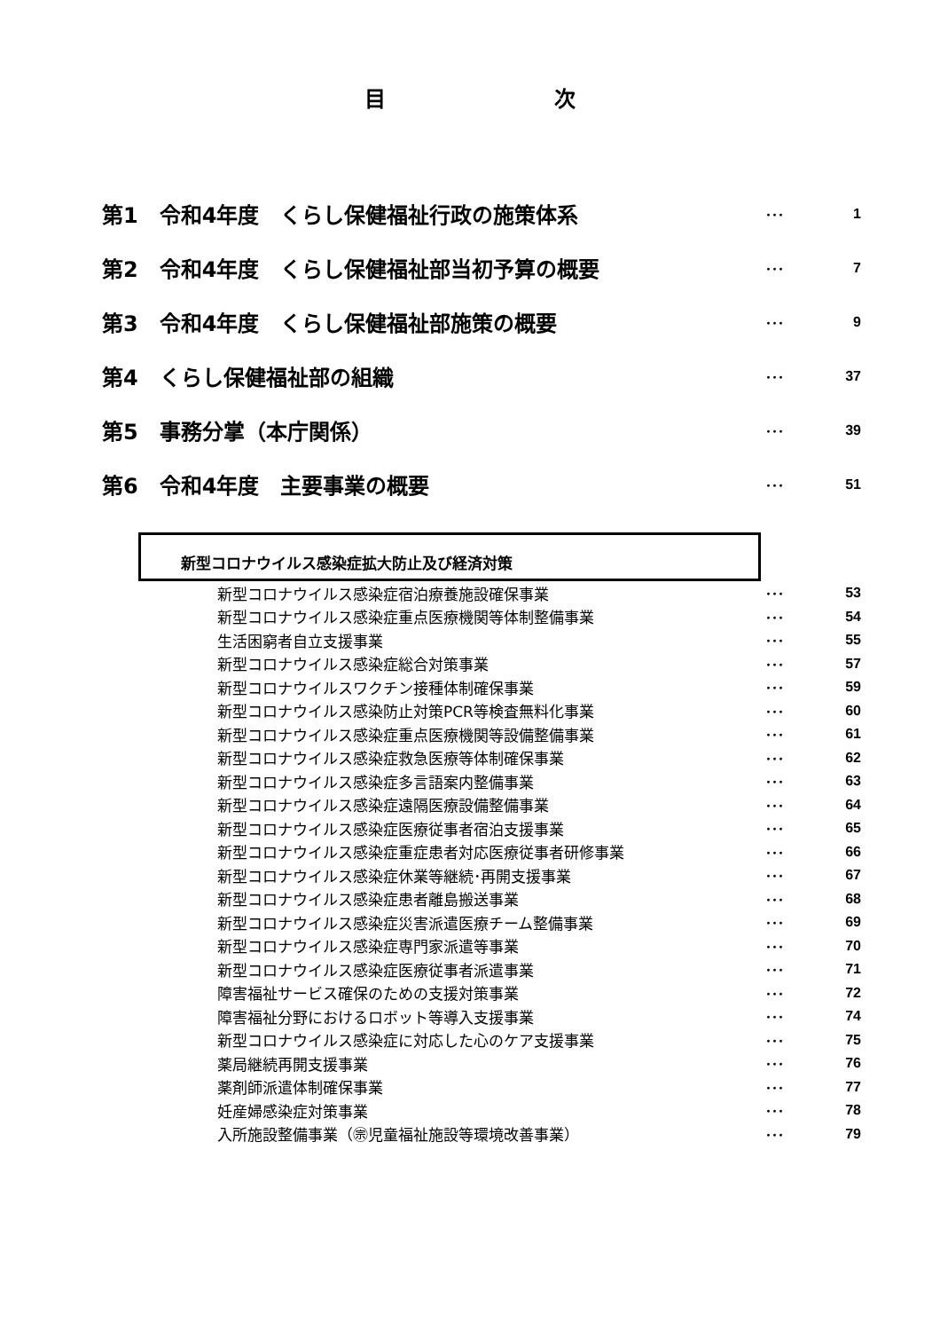目 次
第1　令和4年度　くらし保健福祉行政の施策体系
･･･ 1
第2　令和4年度　くらし保健福祉部当初予算の概要
･･･ 7
第3　令和4年度　くらし保健福祉部施策の概要
･･･ 9
第4　くらし保健福祉部の組織
･･･ 37
第5　事務分掌（本庁関係）
･･･ 39
第6　令和4年度　主要事業の概要
･･･ 51
新型コロナウイルス感染症拡大防止及び経済対策
新型コロナウイルス感染症宿泊療養施設確保事業
･･･ 53
新型コロナウイルス感染症重点医療機関等体制整備事業
･･･ 54
生活困窮者自立支援事業
･･･ 55
新型コロナウイルス感染症総合対策事業
･･･ 57
新型コロナウイルスワクチン接種体制確保事業
･･･ 59
新型コロナウイルス感染防止対策PCR等検査無料化事業
･･･ 60
新型コロナウイルス感染症重点医療機関等設備整備事業
･･･ 61
新型コロナウイルス感染症救急医療等体制確保事業
･･･ 62
新型コロナウイルス感染症多言語案内整備事業
･･･ 63
新型コロナウイルス感染症遠隔医療設備整備事業
･･･ 64
新型コロナウイルス感染症医療従事者宿泊支援事業
･･･ 65
新型コロナウイルス感染症重症患者対応医療従事者研修事業
･･･ 66
新型コロナウイルス感染症休業等継続･再開支援事業
･･･ 67
新型コロナウイルス感染症患者離島搬送事業
･･･ 68
新型コロナウイルス感染症災害派遣医療チーム整備事業
･･･ 69
新型コロナウイルス感染症専門家派遣等事業
･･･ 70
新型コロナウイルス感染症医療従事者派遣事業
･･･ 71
障害福祉サービス確保のための支援対策事業
･･･ 72
障害福祉分野におけるロボット等導入支援事業
･･･ 74
新型コロナウイルス感染症に対応した心のケア支援事業
･･･ 75
薬局継続再開支援事業
･･･ 76
薬剤師派遣体制確保事業
･･･ 77
妊産婦感染症対策事業
･･･ 78
入所施設整備事業（㊪児童福祉施設等環境改善事業）
･･･ 79